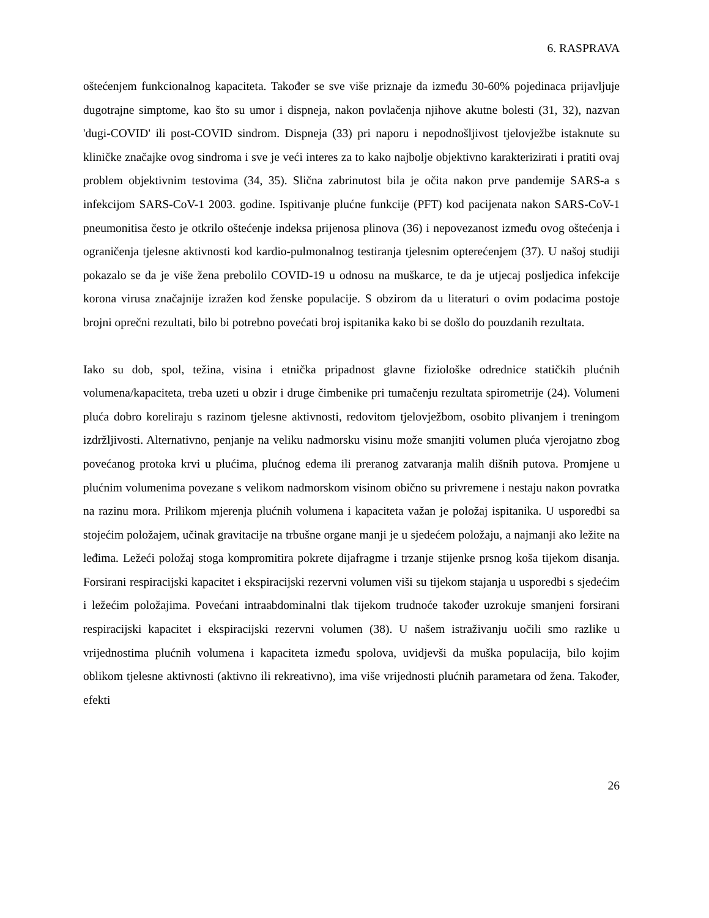6. RASPRAVA
oštećenjem funkcionalnog kapaciteta. Također se sve više priznaje da između 30-60% pojedinaca prijavljuje dugotrajne simptome, kao što su umor i dispneja, nakon povlačenja njihove akutne bolesti (31, 32), nazvan 'dugi-COVID' ili post-COVID sindrom. Dispneja (33) pri naporu i nepodnošljivost tjelovježbe istaknute su kliničke značajke ovog sindroma i sve je veći interes za to kako najbolje objektivno karakterizirati i pratiti ovaj problem objektivnim testovima (34, 35). Slična zabrinutost bila je očita nakon prve pandemije SARS-a s infekcijom SARS-CoV-1 2003. godine. Ispitivanje plućne funkcije (PFT) kod pacijenata nakon SARS-CoV-1 pneumonitisa često je otkrilo oštećenje indeksa prijenosa plinova (36) i nepovezanost između ovog oštećenja i ograničenja tjelesne aktivnosti kod kardio-pulmonalnog testiranja tjelesnim opterećenjem (37). U našoj studiji pokazalo se da je više žena prebolilo COVID-19 u odnosu na muškarce, te da je utjecaj posljedica infekcije korona virusa značajnije izražen kod ženske populacije. S obzirom da u literaturi o ovim podacima postoje brojni oprečni rezultati, bilo bi potrebno povećati broj ispitanika kako bi se došlo do pouzdanih rezultata.
Iako su dob, spol, težina, visina i etnička pripadnost glavne fiziološke odrednice statičkih plućnih volumena/kapaciteta, treba uzeti u obzir i druge čimbenike pri tumačenju rezultata spirometrije (24). Volumeni pluća dobro koreliraju s razinom tjelesne aktivnosti, redovitom tjelovježbom, osobito plivanjem i treningom izdržljivosti. Alternativno, penjanje na veliku nadmorsku visinu može smanjiti volumen pluća vjerojatno zbog povećanog protoka krvi u plućima, plućnog edema ili preranog zatvaranja malih dišnih putova. Promjene u plućnim volumenima povezane s velikom nadmorskom visinom obično su privremene i nestaju nakon povratka na razinu mora. Prilikom mjerenja plućnih volumena i kapaciteta važan je položaj ispitanika. U usporedbi sa stojećim položajem, učinak gravitacije na trbušne organe manji je u sjedećem položaju, a najmanji ako ležite na leđima. Ležeći položaj stoga kompromitira pokrete dijafragme i trzanje stijenke prsnog koša tijekom disanja. Forsirani respiracijski kapacitet i ekspiracijski rezervni volumen viši su tijekom stajanja u usporedbi s sjedećim i ležećim položajima. Povećani intraabdominalni tlak tijekom trudnoće također uzrokuje smanjeni forsirani respiracijski kapacitet i ekspiracijski rezervni volumen (38). U našem istraživanju uočili smo razlike u vrijednostima plućnih volumena i kapaciteta između spolova, uvidjevši da muška populacija, bilo kojim oblikom tjelesne aktivnosti (aktivno ili rekreativno), ima više vrijednosti plućnih parametara od žena. Također, efekti
26